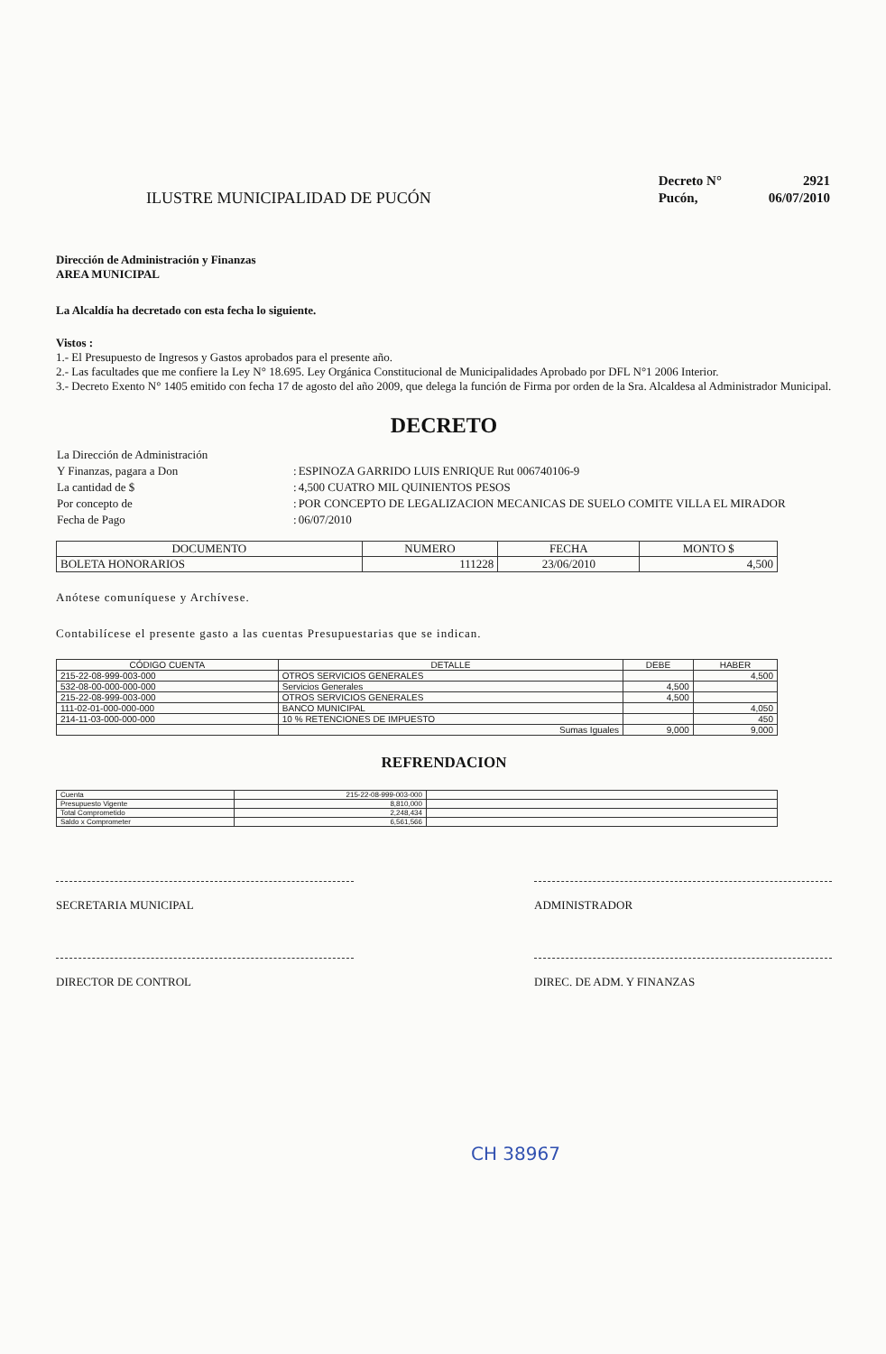ILUSTRE MUNICIPALIDAD DE PUCÓN
| Decreto N° | 2921 |
| Pucón, | 06/07/2010 |
Dirección de Administración y Finanzas
AREA MUNICIPAL
La Alcaldía ha decretado con esta fecha lo siguiente.
Vistos :
1.- El Presupuesto de Ingresos y Gastos aprobados para el presente año.
2.- Las facultades que me confiere la Ley N° 18.695. Ley Orgánica Constitucional de Municipalidades Aprobado por DFL N°1 2006 Interior.
3.- Decreto Exento N° 1405 emitido con fecha 17 de agosto del año 2009, que delega la función de Firma por orden de la Sra. Alcaldesa al Administrador Municipal.
DECRETO
| La Dirección de Administración | | |
| Y Finanzas, pagara a Don | : | ESPINOZA GARRIDO LUIS ENRIQUE Rut 006740106-9 |
| La cantidad de $ | : | 4,500 CUATRO MIL QUINIENTOS PESOS |
| Por concepto de | : | POR CONCEPTO DE LEGALIZACION MECANICAS DE SUELO COMITE VILLA EL MIRADOR |
| Fecha de Pago | : | 06/07/2010 |
| DOCUMENTO | NUMERO | FECHA | MONTO $ |
| --- | --- | --- | --- |
| BOLETA HONORARIOS | 111228 | 23/06/2010 | 4,500 |
Anótese comuníquese y Archívese.
Contabilícese el presente gasto a las cuentas Presupuestarias que se indican.
| CÓDIGO CUENTA | DETALLE | DEBE | HABER |
| --- | --- | --- | --- |
| 215-22-08-999-003-000 | OTROS SERVICIOS GENERALES | | 4,500 |
| 532-08-00-000-000-000 | Servicios Generales | 4,500 | |
| 215-22-08-999-003-000 | OTROS SERVICIOS GENERALES | 4,500 | |
| 111-02-01-000-000-000 | BANCO MUNICIPAL | | 4,050 |
| 214-11-03-000-000-000 | 10 % RETENCIONES DE IMPUESTO | | 450 |
| | Sumas Iguales | 9,000 | 9,000 |
REFRENDACION
| Cuenta | 215-22-08-999-003-000 | |
| Presupuesto Vigente | 8,810,000 | |
| Total Comprometido | 2,248,434 | |
| Saldo x Comprometer | 6,561,566 | |
SECRETARIA MUNICIPAL ADMINISTRADOR
DIRECTOR DE CONTROL DIREC. DE ADM. Y FINANZAS
CH 38967